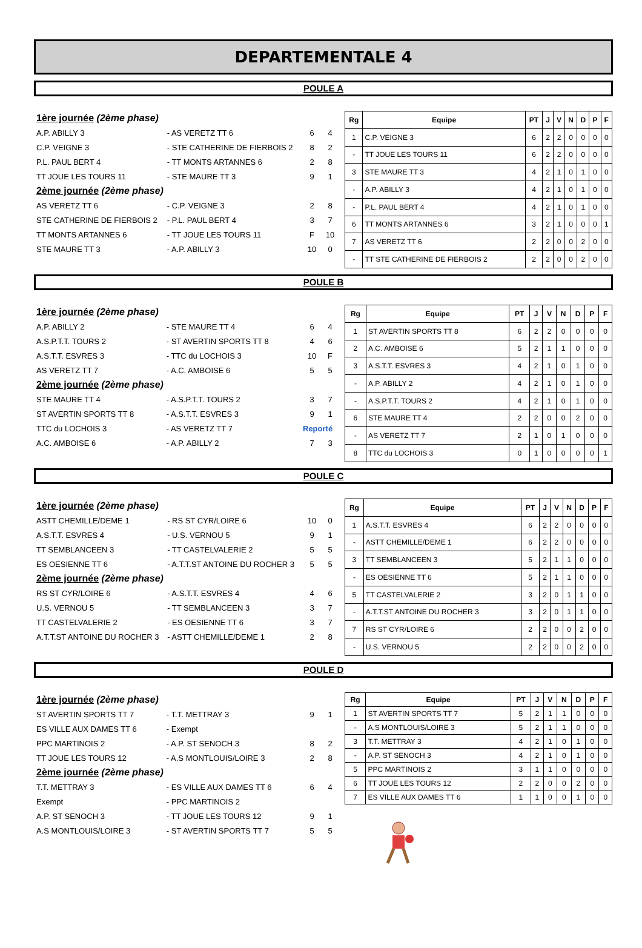DEPARTEMENTALE 4
POULE A
| 1ère journée (2ème phase) | | | |
| A.P. ABILLY 3 | - AS VERETZ TT 6 | 6 | 4 |
| C.P. VEIGNE 3 | - STE CATHERINE DE FIERBOIS 2 | 8 | 2 |
| P.L. PAUL BERT 4 | - TT MONTS ARTANNES 6 | 2 | 8 |
| TT JOUE LES TOURS 11 | - STE MAURE TT 3 | 9 | 1 |
| 2ème journée (2ème phase) | | | |
| AS VERETZ TT 6 | - C.P. VEIGNE 3 | 2 | 8 |
| STE CATHERINE DE FIERBOIS 2 | - P.L. PAUL BERT 4 | 3 | 7 |
| TT MONTS ARTANNES 6 | - TT JOUE LES TOURS 11 | F | 10 |
| STE MAURE TT 3 | - A.P. ABILLY 3 | 10 | 0 |
| Rg | Equipe | PT | J | V | N | D | P | F |
| --- | --- | --- | --- | --- | --- | --- | --- | --- |
| 1 | C.P. VEIGNE 3 | 6 | 2 | 2 | 0 | 0 | 0 | 0 |
| - | TT JOUE LES TOURS 11 | 6 | 2 | 2 | 0 | 0 | 0 | 0 |
| 3 | STE MAURE TT 3 | 4 | 2 | 1 | 0 | 1 | 0 | 0 |
| - | A.P. ABILLY 3 | 4 | 2 | 1 | 0 | 1 | 0 | 0 |
| - | P.L. PAUL BERT 4 | 4 | 2 | 1 | 0 | 1 | 0 | 0 |
| 6 | TT MONTS ARTANNES 6 | 3 | 2 | 1 | 0 | 0 | 0 | 1 |
| 7 | AS VERETZ TT 6 | 2 | 2 | 0 | 0 | 2 | 0 | 0 |
| - | TT STE CATHERINE DE FIERBOIS 2 | 2 | 2 | 0 | 0 | 2 | 0 | 0 |
POULE B
| 1ère journée (2ème phase) | | | |
| A.P. ABILLY 2 | - STE MAURE TT 4 | 6 | 4 |
| A.S.P.T.T. TOURS 2 | - ST AVERTIN SPORTS TT 8 | 4 | 6 |
| A.S.T.T. ESVRES 3 | - TTC du LOCHOIS 3 | 10 | F |
| AS VERETZ TT 7 | - A.C. AMBOISE 6 | 5 | 5 |
| 2ème journée (2ème phase) | | | |
| STE MAURE TT 4 | - A.S.P.T.T. TOURS 2 | 3 | 7 |
| ST AVERTIN SPORTS TT 8 | - A.S.T.T. ESVRES 3 | 9 | 1 |
| TTC du LOCHOIS 3 | - AS VERETZ TT 7 | Reporté | |
| A.C. AMBOISE 6 | - A.P. ABILLY 2 | 7 | 3 |
| Rg | Equipe | PT | J | V | N | D | P | F |
| --- | --- | --- | --- | --- | --- | --- | --- | --- |
| 1 | ST AVERTIN SPORTS TT 8 | 6 | 2 | 2 | 0 | 0 | 0 | 0 |
| 2 | A.C. AMBOISE 6 | 5 | 2 | 1 | 1 | 0 | 0 | 0 |
| 3 | A.S.T.T. ESVRES 3 | 4 | 2 | 1 | 0 | 1 | 0 | 0 |
| - | A.P. ABILLY 2 | 4 | 2 | 1 | 0 | 1 | 0 | 0 |
| - | A.S.P.T.T. TOURS 2 | 4 | 2 | 1 | 0 | 1 | 0 | 0 |
| 6 | STE MAURE TT 4 | 2 | 2 | 0 | 0 | 2 | 0 | 0 |
| - | AS VERETZ TT 7 | 2 | 1 | 0 | 1 | 0 | 0 | 0 |
| 8 | TTC du LOCHOIS 3 | 0 | 1 | 0 | 0 | 0 | 0 | 1 |
POULE C
| 1ère journée (2ème phase) | | | |
| ASTT CHEMILLE/DEME 1 | - RS ST CYR/LOIRE 6 | 10 | 0 |
| A.S.T.T. ESVRES 4 | - U.S. VERNOU 5 | 9 | 1 |
| TT SEMBLANCEEN 3 | - TT CASTELVALERIE 2 | 5 | 5 |
| ES OESIENNE TT 6 | - A.T.T.ST ANTOINE DU ROCHER 3 | 5 | 5 |
| 2ème journée (2ème phase) | | | |
| RS ST CYR/LOIRE 6 | - A.S.T.T. ESVRES 4 | 4 | 6 |
| U.S. VERNOU 5 | - TT SEMBLANCEEN 3 | 3 | 7 |
| TT CASTELVALERIE 2 | - ES OESIENNE TT 6 | 3 | 7 |
| A.T.T.ST ANTOINE DU ROCHER 3 | - ASTT CHEMILLE/DEME 1 | 2 | 8 |
| Rg | Equipe | PT | J | V | N | D | P | F |
| --- | --- | --- | --- | --- | --- | --- | --- | --- |
| 1 | A.S.T.T. ESVRES 4 | 6 | 2 | 2 | 0 | 0 | 0 | 0 |
| - | ASTT CHEMILLE/DEME 1 | 6 | 2 | 2 | 0 | 0 | 0 | 0 |
| 3 | TT SEMBLANCEEN 3 | 5 | 2 | 1 | 1 | 0 | 0 | 0 |
| - | ES OESIENNE TT 6 | 5 | 2 | 1 | 1 | 0 | 0 | 0 |
| 5 | TT CASTELVALERIE 2 | 3 | 2 | 0 | 1 | 1 | 0 | 0 |
| - | A.T.T.ST ANTOINE DU ROCHER 3 | 3 | 2 | 0 | 1 | 1 | 0 | 0 |
| 7 | RS ST CYR/LOIRE 6 | 2 | 2 | 0 | 0 | 2 | 0 | 0 |
| - | U.S. VERNOU 5 | 2 | 2 | 0 | 0 | 2 | 0 | 0 |
POULE D
| 1ère journée (2ème phase) | | | |
| ST AVERTIN SPORTS TT 7 | - T.T. METTRAY 3 | 9 | 1 |
| ES VILLE AUX DAMES TT 6 | - Exempt | | |
| PPC MARTINOIS 2 | - A.P. ST SENOCH 3 | 8 | 2 |
| TT JOUE LES TOURS 12 | - A.S MONTLOUIS/LOIRE 3 | 2 | 8 |
| 2ème journée (2ème phase) | | | |
| T.T. METTRAY 3 | - ES VILLE AUX DAMES TT 6 | 6 | 4 |
| Exempt | - PPC MARTINOIS 2 | | |
| A.P. ST SENOCH 3 | - TT JOUE LES TOURS 12 | 9 | 1 |
| A.S MONTLOUIS/LOIRE 3 | - ST AVERTIN SPORTS TT 7 | 5 | 5 |
| Rg | Equipe | PT | J | V | N | D | P | F |
| --- | --- | --- | --- | --- | --- | --- | --- | --- |
| 1 | ST AVERTIN SPORTS TT 7 | 5 | 2 | 1 | 1 | 0 | 0 | 0 |
| - | A.S MONTLOUIS/LOIRE 3 | 5 | 2 | 1 | 1 | 0 | 0 | 0 |
| 3 | T.T. METTRAY 3 | 4 | 2 | 1 | 0 | 1 | 0 | 0 |
| - | A.P. ST SENOCH 3 | 4 | 2 | 1 | 0 | 1 | 0 | 0 |
| 5 | PPC MARTINOIS 2 | 3 | 1 | 1 | 0 | 0 | 0 | 0 |
| 6 | TT JOUE LES TOURS 12 | 2 | 2 | 0 | 0 | 2 | 0 | 0 |
| 7 | ES VILLE AUX DAMES TT 6 | 1 | 1 | 0 | 0 | 1 | 0 | 0 |